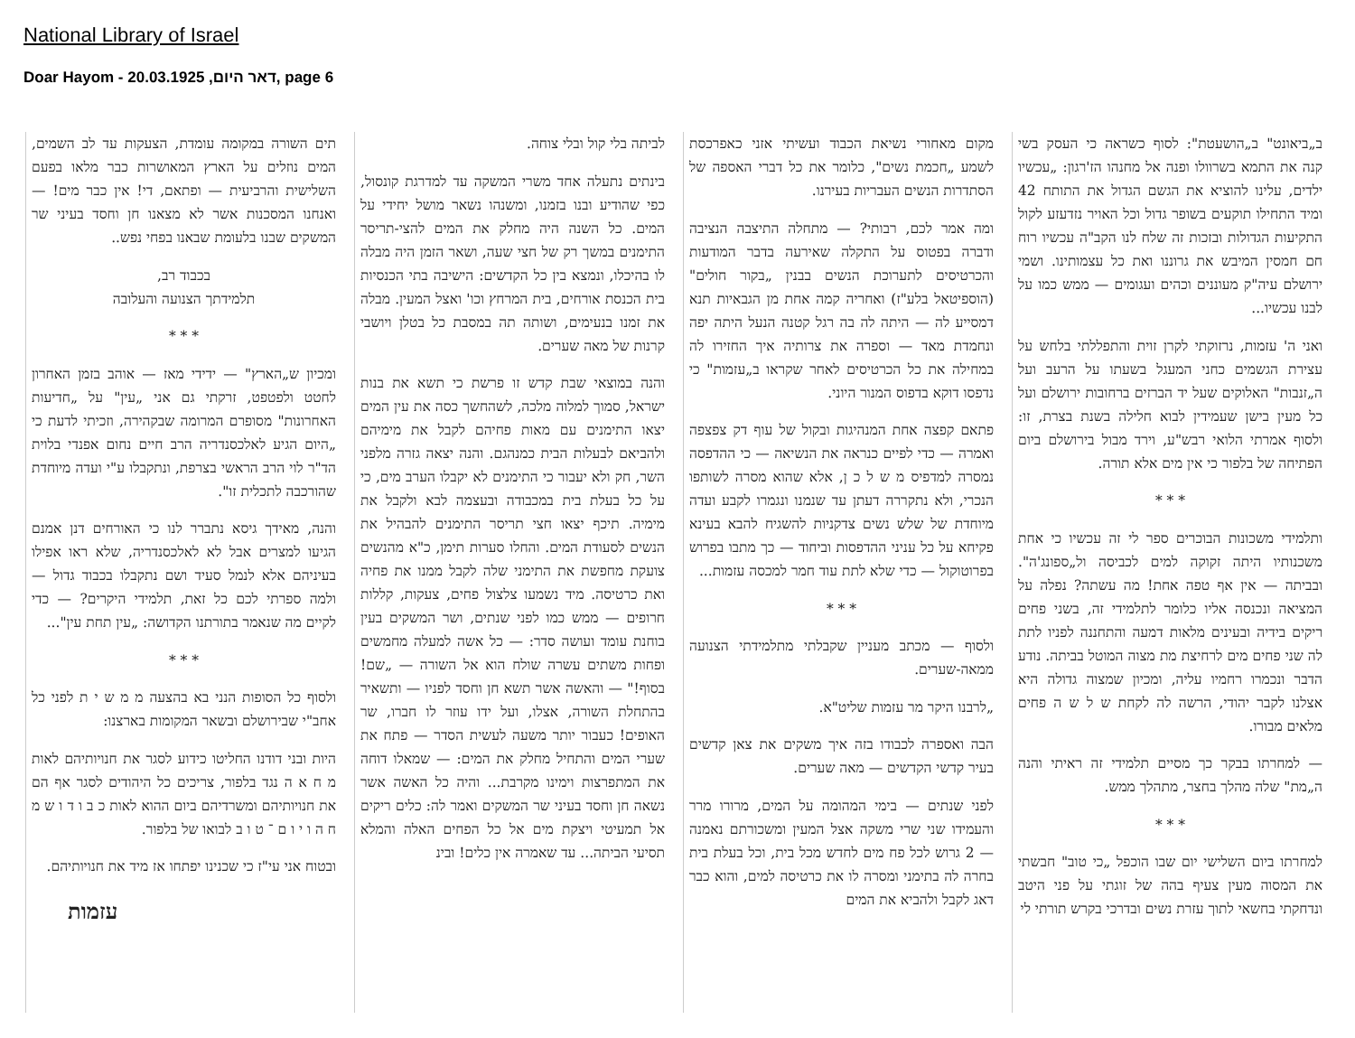National Library of Israel
Doar Hayom - דאר היום, 20.03.1925, page 6
ב„ביאונט" ב„הושעטת": לסוף כשראה כי העסק בשי קנה את התמא בשרוולו ופנה אל מחנהו הז'רגון: „עכשיו ילדים, עלינו להוציא את הגשם הגדול את התותח 42 ומיד התחילו תוקעים בשופר גדול וכל האויר נזדעזע לקול התקיעות הגדולות ובזכות זה שלח לנו הקב"ה עכשיו רוח חם חמסין המיבש את גרוננו ואת כל עצמותינו. ושמי ירושלם עיה"ק מעוננים וכהים ועגומים — ממש כמו על לבנו עכשיו...
ואני ה' עזמות, נרזוקתי לקרן זוית והתפללתי בלחש על עצירת הגשמים כחני המעגל בשעתו על הרעב ועל ה„זנבות" האלוקים שעל יד הברזים ברחובות ירושלם ועל כל מעין בישן שעמידין לבוא חלילה בשנת בצרת, זו: ולסוף אמרתי הלואי רבש"ע, וירד מבול בירושלם ביום הפתיחה של בלפור כי אין מים אלא תורה.
* * *
ותלמידי משכונות הבוכרים ספר לי זה עכשיו כי אחת משכנותיו היתה זקוקה למים לכביסה ול„ספונג'ה". ובביתה — אין אף טפה אחת! מה עשתה? נפלה על המציאה ונכנסה אליו כלומר לתלמידי זה, בשני פחים ריקים בידיה ובעינים מלאות דמעה והתחננה לפניו לתת לה שני פחים מים לרחיצת מת מצוה המוטל בביתה. נודע הדבר ונכמרו רחמיו עליה, ומכיון שמצוה גדולה היא אצלנו לקבר יהודי, הרשה לה לקחת ש ל ש ה פחים מלאים מבורו.
— למחרתו בבקר כך מסיים תלמידי זה ראיתי והנה ה„מת" שלה מהלך בחצר, מתהלך ממש.
* * *
למחרתו ביום השלישי יום שבו הוכפל „כי טוב" חבשתי את המסוה מעין צעיף בהה של זוגתי על פני היטב ונדחקתי בחשאי לתוך עזרת נשים ובדרכי בקרש תורתי לי
מקום מאחורי נשיאת הכבוד ועשיתי אזני כאפרכסת לשמע „חכמת נשים", כלומר את כל דברי האספה של הסתדרות הנשים העבריות בעירנו.
ומה אמר לכם, רבותי? — מתחלה התיצבה הנציבה ודברה בפטוס על התקלה שאירעה בדבר המודעות והכרטיסים לתערוכת הנשים בבנין „בקור חולים" (הוספיטאל בלע"ז) ואחריה קמה אחת מן הגבאיות תנא דמסייע לה — היתה לה בה רגל קטנה הנעל היתה יפה ונחמדת מאד — וספרה את צרותיה איך החזירו לה במחילה את כל הכרטיסים לאחר שקראו ב„עזמות" כי נדפסו דוקא בדפוס המנור היוני.
פתאם קפצה אחת המנהיגות ובקול של עוף דק צפצפה ואמרה — כדי לפיים כנראה את הנשיאה — כי ההדפסה נמסרה למדפיס מ ש ל כ ן, אלא שהוא מסרה לשותפו הנכרי, ולא נתקררה דעתן עד שנמנו ונגמרו לקבע ועדה מיוחדת של שלש נשים צדקניות להשגיח להבא בעינא פקיחא על כל עניני ההדפסות וביחוד — כך מתבו בפרוש בפרוטוקול — כדי שלא לתת עוד חמר למכסה עזמות...
* * *
ולסוף — מכתב מעניין שקבלתי מתלמידתי הצנועה ממאה-שערים.
„לרבנו היקר מר עזמות שליט"א.
הבה ואספרה לכבודו בזה איך משקים את צאן קדשים בעיר קדשי הקדשים — מאה שערים.
לפני שנתים — בימי המהומה על המים, מרורו מרר והעמידו שני שרי משקה אצל המעין ומשכורתם נאמנה — 2 גרוש לכל פח מים לחדש מכל בית, וכל בעלת בית בחרה לה בתימני ומסרה לו את כרטיסה למים, והוא כבר דאג לקבל ולהביא את המים
לביתה בלי קול ובלי צוחה.
בינתים נתעלה אחד משרי המשקה עד למדרגת קונסול, כפי שהודיע ובנו בזמנו, ומשנהו נשאר מושל יחידי על המים. כל השנה היה מחלק את המים להצי-תריסר התימנים במשך רק של חצי שעה, ושאר הזמן היה מבלה לו בהיכלו, ונמצא בין כל הקדשים: הישיבה בתי הכנסיות בית הכנסת אורחים, בית המרחץ וכו' ואצל המעין. מבלה את זמנו בנעימים, ושותה תה במסבת כל בטלן ויושבי קרנות של מאה שערים.
והנה במוצאי שבת קדש זו פרשת כי תשא את בנות ישראל, סמוך למלוה מלכה, לשהחשך כסה את עין המים יצאו התימנים עם מאות פחיהם לקבל את מימיהם ולהביאם לבעלות הבית כמנהגם. והנה יצאה גזרה מלפני השר, חק ולא יעבור כי התימנים לא יקבלו הערב מים, כי על כל בעלת בית במכבודה ובעצמה לבא ולקבל את מימיה. תיכף יצאו חצי תריסר התימנים להבהיל את הנשים לסעודת המים. והחלו סערות תימן, כ"א מהנשים צועקת מחפשת את התימני שלה לקבל ממנו את פחיה ואת כרטיסה. מיד נשמעו צלצול פחים, צעקות, קללות חרופים — ממש כמו לפני שנתים, ושר המשקים בעין בוחנת עומד ועושה סדר: — כל אשה למעלה מחמשים ופחות משתים עשרה שולח הוא אל השורה — „שם! בסוף!" — והאשה אשר תשא חן וחסד לפניו — ותשאיר בהתחלת השורה, אצלו, ועל ידו עוזר לו חברו, שר האופים! כעבור יותר משעה לעשית הסדר — פתח את שערי המים והתחיל מחלק את המים: — שמאלו דוחה את המתפרצות וימינו מקרבת... והיה כל האשה אשר נשאה חן וחסד בעיני שר המשקים ואמר לה: כלים ריקים אל תמעיטי ויצקת מים אל כל הפחים האלה והמלא תסיעי הביתה... עד שאמרה אין כלים! ובינ
תים השורה במקומה עומדת, הצעקות עד לב השמים, המים נוזלים על הארץ המאושרות כבר מלאו בפעם השלישית והרביעית — ופתאם, די! אין כבר מים! — ואנחנו המסכנות אשר לא מצאנו חן וחסד בעיני שר המשקים שבנו בלעומת שבאנו בפחי נפש..
בכבוד רב,
תלמידתך הצנועה והעלובה
* * *
ומכיון ש„הארץ" — ידידי מאז — אוהב בזמן האחרון לחטט ולפטפט, זרקתי גם אני „עין" על „חדיעות האחרונות" מסופרם המרומה שבקהירה, וזכיתי לדעת כי „היום הגיע לאלכסנדריה הרב חיים נחום אפנדי בלוית הד"ר לוי הרב הראשי בצרפת, ונתקבלו ע"י ועדה מיוחדת שהורכבה לתכלית זו".
והנה, מאידך גיסא נתברר לנו כי האורחים דנן אמנם הגיעו למצרים אבל לא לאלכסנדריה, שלא ראו אפילו בעיניהם אלא לנמל סעיד ושם נתקבלו בכבוד גדול — ולמה ספרתי לכם כל זאת, תלמידי היקרים? — כדי לקיים מה שנאמר בתורתנו הקדושה: „עין תחת עין"...
* * *
ולסוף כל הסופות הנני בא בהצעה מ מ ש י ת לפני כל אחב"י שבירושלם ובשאר המקומות בארצנו:
היות ובני דודנו החליטו כידוע לסגר את חנויותיהם לאות מ ח א ה נגד בלפור, צריכים כל היהודים לסגר אף הם את חנויותיהם ומשרדיהם ביום ההוא לאות כ ב ו ד ו ש מ ח ה ו י ו ם ־ ט ו ב לבואו של בלפור.
ובטוח אני עי"ז כי שכנינו יפתחו אז מיד את חנויותיהם.
עזמות